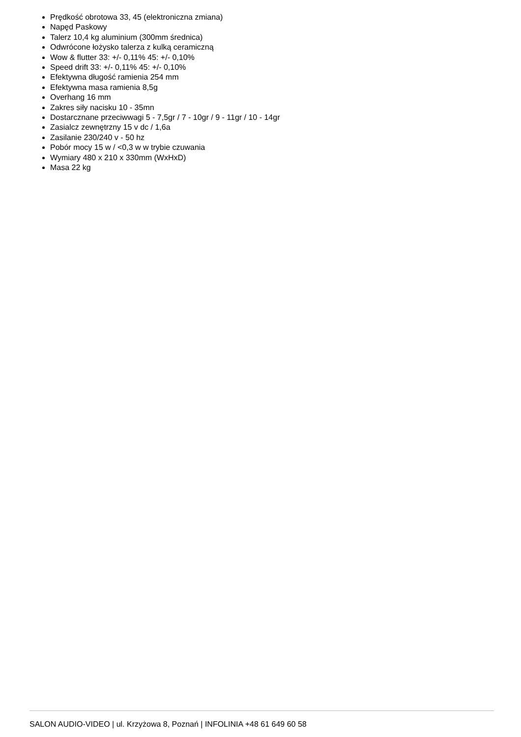Prędkość obrotowa 33, 45 (elektroniczna zmiana)
Napęd Paskowy
Talerz 10,4 kg aluminium (300mm średnica)
Odwrócone łożysko talerza z kulką ceramiczną
Wow & flutter 33: +/- 0,11% 45: +/- 0,10%
Speed drift 33: +/- 0,11% 45: +/- 0,10%
Efektywna długość ramienia 254 mm
Efektywna masa ramienia 8,5g
Overhang 16 mm
Zakres siły nacisku 10 - 35mn
Dostarcznane przeciwwagi 5 - 7,5gr / 7 - 10gr / 9 - 11gr / 10 - 14gr
Zasialcz zewnętrzny 15 v dc / 1,6a
Zasilanie 230/240 v - 50 hz
Pobór mocy 15 w / <0,3 w w trybie czuwania
Wymiary 480 x 210 x 330mm (WxHxD)
Masa 22 kg
SALON AUDIO-VIDEO | ul. Krzyżowa 8, Poznań | INFOLINIA +48 61 649 60 58